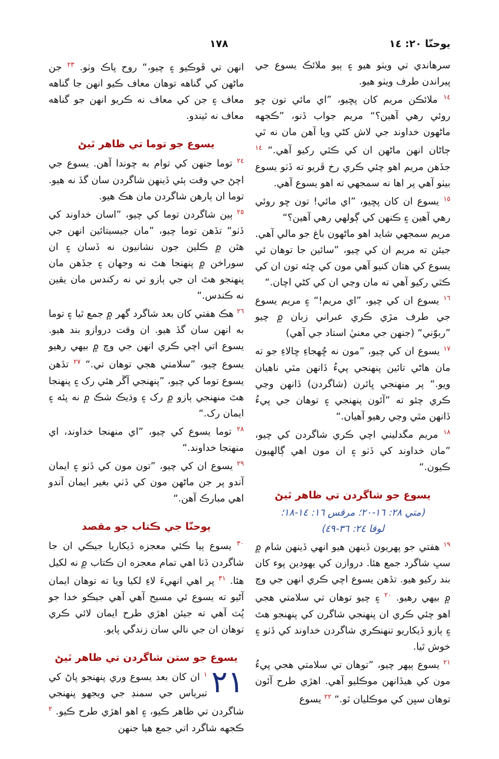يوحنّا ٢٠: ١٤ ١٧٨
سرهاندي تي ويٺو هيو ۽ ٻيو ملائڪ يسوع جي پيراندن طرف ويٺو هيو.
<sup>١٤</sup> ملائڪن مريم کان پڇيو، ”اي مائي تون ڇو روئي رهي آهين؟“ مريم جواب ڏنو، ”ڪجهه ماڻهون خداوند جي لاش کڻي ويا آهن مان نه ٿي ڄاڻان انهن ماڻهن ان کي ڪٿي رکيو آهي.“ <sup>١٤</sup> جڏهن مريم اهو چئي ڪري رخ ڦريو ته ڏٺو يسوع بيٺو آهي پر اها نه سمجهي ته اهو يسوع آهي.
<sup>١٥</sup> يسوع ان کان پڇيو، ”اي مائي! تون ڇو روئي رهي آهين ۽ ڪنهن کي ڳولهي رهي آهين؟“
مريم سمجهي شايد اهو ماڻهون باغ جو مالي آهي. جيئن ته مريم ان کي چيو، ”سائين جا توهان ئي يسوع کي هتان کنيو آهي مون کي ڇئه تون ان کي ڪٿي رکيو آهي ته مان وڃي ان کي کڻي اچان.“
<sup>١٦</sup> يسوع ان کي چيو، ”اي مريم!“ ۽ مريم يسوع جي طرف مڙي ڪري عبراني زبان ۾ چيو ”ربوّني“ (جنهن جي معنيٰ استاد جي آهي)
<sup>١٧</sup> يسوع ان کي چيو، ”مون نه ڇُهجاءِ ڇالاءِ جو ته مان هاڻي تائين پنهنجي پيءُ ڏانهن مٿي ناهيان ويو.“ پر منهنجي ڀائرن (شاگردن) ڏانهن وڃي ڪري چئو ته ”آئون پنهنجي ۽ توهان جي پيءُ ڏانهن مٿي وڃي رهيو آهيان.“
<sup>١٨</sup> مريم مگدليني اچي ڪري شاگردن کي چيو، ”مان خداوند کي ڏٺو ۽ ان مون اهي ڳالهيون ڪيون.“
يسوع جو شاگردن تي ظاهر ٿيڻ
(متي ٢٨: ١٦-٢٠؛ مرقس ١٦: ١٤-١٨؛
لوقا ٢٤: ٣٦-٤٩)
<sup>١٩</sup> هفتي جو پهريون ڏينهن هيو انهي ڏينهن شام ۾ سڀ شاگرد جمع هئا. دروازن کي يهودين پوء کان بند رکيو هيو. تڏهن يسوع اچي ڪري انهن جي وچ ۾ بيهي رهيو. <sup>٢٠</sup> ۽ چيو توهان تي سلامتي هجي اهو چئي ڪري ان پنهنجي شاگرن کي پنهنجو هٿ ۽ ٻازو ڏيکاريو تنهنڪري شاگردن خداوند کي ڏٺو ۽ خوش ٿيا.
<sup>٢١</sup> يسوع ٻيهر چيو، ”توهان تي سلامتي هجي پيءُ مون کي هيڏانهن موڪليو آهي. اهڙي طرح آئون توهان سڀن کي موڪليان ٿو.“ <sup>٢٢</sup> يسوع
انهن تي ڦوڪيو ۽ چيو،“ روح پاڪ وٺو. <sup>٢٣</sup> جن ماڻهن کي گناهه توهان معاف ڪيو انهن جا گناهه معاف ۽ جن کي معاف نه ڪريو انهن جو گناهه معاف نه ٿيندو.
يسوع جو توما تي ظاهر ٿيڻ
<sup>٢٤</sup> توما جنهن کي توام به چوندا آهن. يسوع جي اچڻ جي وقت ٻئي ڏينهن شاگردن سان گڏ نه هيو. توما ان ٻارهن شاگردن مان هڪ هيو.
<sup>٢٥</sup> ٻين شاگردن توما کي چيو، ”اسان خداوند کي ڏٺو“ تڏهن توما چيو، ”مان جيسيتائين انهن جي هٿن ۾ ڪلين جون نشانيون نه ڏسان ۽ ان سوراخن ۾ پنهنجا هٿ نه وجهان ۽ جڏهن مان پنهنجو هٿ ان جي ٻازو تي نه رکندس مان يقين نه ڪندس.“
<sup>٢٦</sup> هڪ هفتي کان بعد شاگرد گهر ۾ جمع ٿيا ۽ توما به انهن سان گڏ هيو. ان وقت دروازو بند هيو. يسوع اتي اچي ڪري انهن جي وچ ۾ بيهي رهيو يسوع چيو، ”سلامتي هجي توهان تي.“ <sup>٢٧</sup> تڏهن يسوع توما کي چيو، ”پنهنجي آڱر هٿي رک ۽ پنهنجا هٿ منهنجي ٻازو ۾ رک ۽ وڌيڪ شڪ ۾ نه پئه ۽ ايمان رک.“
<sup>٢٨</sup> توما يسوع کي چيو، ”اي منهنجا خداوند، اي منهنجا خداوند.“
<sup>٢٩</sup> يسوع ان کي چيو، ”تون مون کي ڏٺو ۽ ايمان آندو پر جن ماڻهن مون کي ڏٺي بغير ايمان آندو اهي مبارڪ آهن.“
يوحنّا جي ڪتاب جو مقصد
<sup>٣٠</sup> يسوع ٻيا ڪئي معجزه ڏيکاريا جيڪي ان جا شاگردن ڏٺا اهي تمام معجزه ان ڪتاب ۾ نه لکيل هئا. <sup>٣١</sup> پر اهي انهيءَ لاءِ لکيا ويا ته توهان ايمان آڻيو ته يسوع ئي مسيح آهي آهي جيڪو خدا جو پُٽ آهي ته جيئن اهڙي طرح ايمان لائي ڪري توهان ان جي نالي سان زندگي پايو.
يسوع جو ستن شاگردن تي ظاهر ٿيڻ
٢١<sup>١</sup> ان کان بعد يسوع وري پنهنجو پاڻ کي تبرياس جي سمنڊ جي ويجهو پنهنجي شاگردن تي ظاهر ڪيو، ۽ اهو اهڙي طرح ڪيو. <sup>٢</sup> ڪجهه شاگرد اتي جمع هيا جنهن